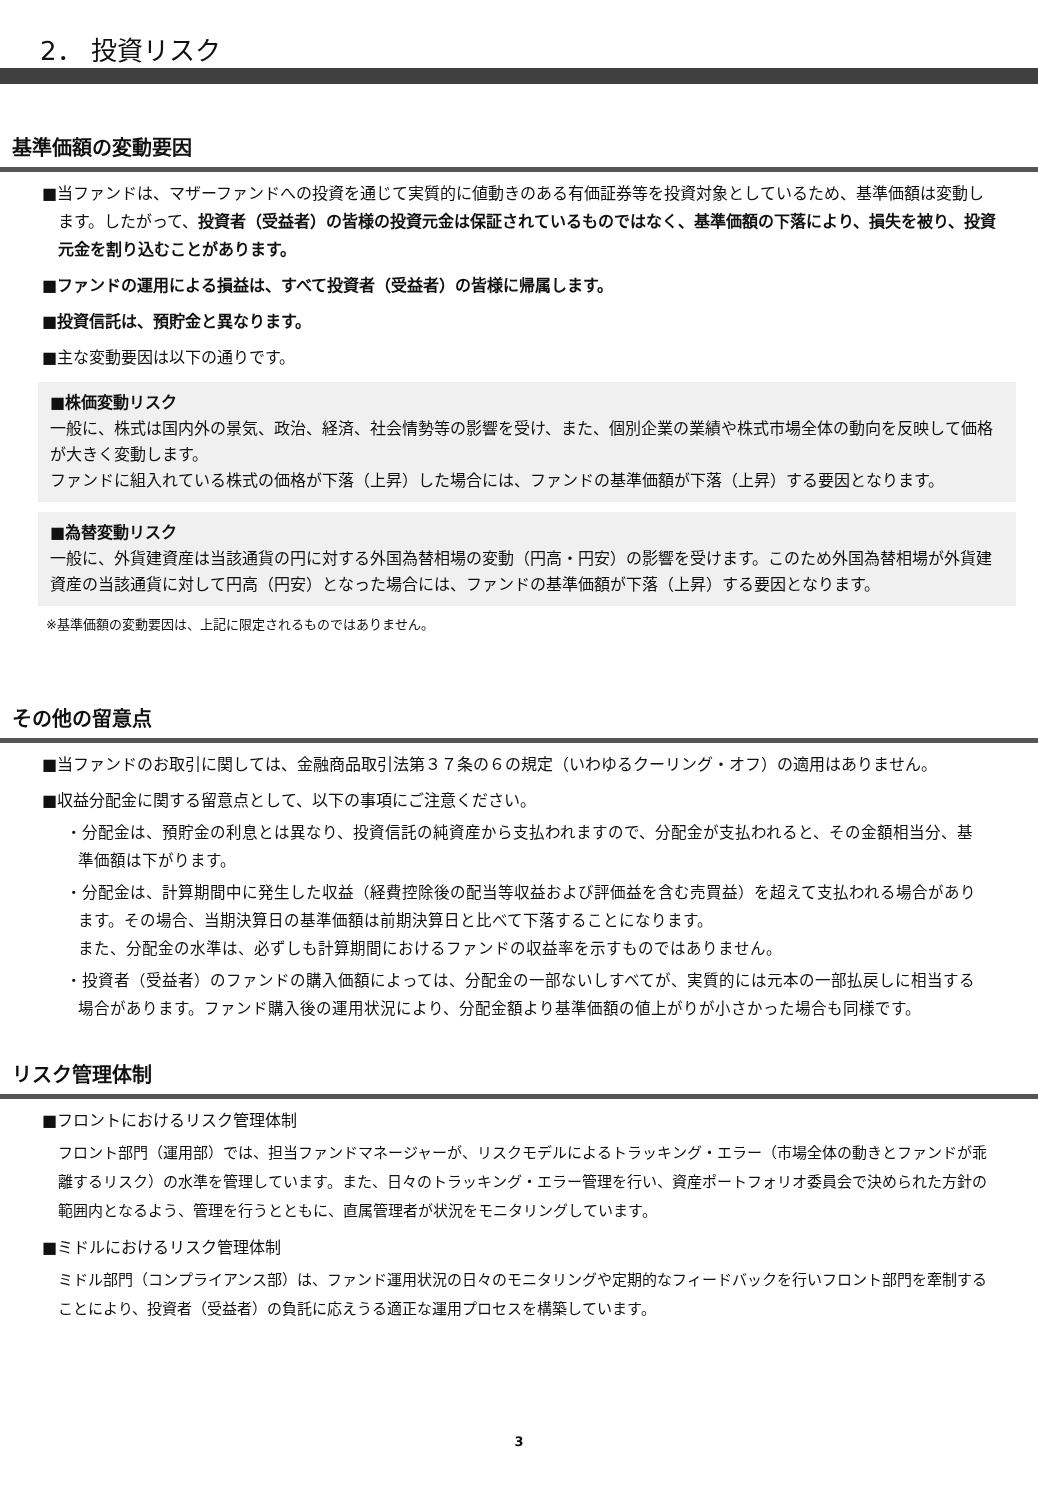2． 投資リスク
基準価額の変動要因
■当ファンドは、マザーファンドへの投資を通じて実質的に値動きのある有価証券等を投資対象としているため、基準価額は変動します。したがって、投資者（受益者）の皆様の投資元金は保証されているものではなく、基準価額の下落により、損失を被り、投資元金を割り込むことがあります。
■ファンドの運用による損益は、すべて投資者（受益者）の皆様に帰属します。
■投資信託は、預貯金と異なります。
■主な変動要因は以下の通りです。
■株価変動リスク
一般に、株式は国内外の景気、政治、経済、社会情勢等の影響を受け、また、個別企業の業績や株式市場全体の動向を反映して価格が大きく変動します。
ファンドに組入れている株式の価格が下落（上昇）した場合には、ファンドの基準価額が下落（上昇）する要因となります。
■為替変動リスク
一般に、外貨建資産は当該通貨の円に対する外国為替相場の変動（円高・円安）の影響を受けます。このため外国為替相場が外貨建資産の当該通貨に対して円高（円安）となった場合には、ファンドの基準価額が下落（上昇）する要因となります。
※基準価額の変動要因は、上記に限定されるものではありません。
その他の留意点
■当ファンドのお取引に関しては、金融商品取引法第３７条の６の規定（いわゆるクーリング・オフ）の適用はありません。
■収益分配金に関する留意点として、以下の事項にご注意ください。
・分配金は、預貯金の利息とは異なり、投資信託の純資産から支払われますので、分配金が支払われると、その金額相当分、基準価額は下がります。
・分配金は、計算期間中に発生した収益（経費控除後の配当等収益および評価益を含む売買益）を超えて支払われる場合があります。その場合、当期決算日の基準価額は前期決算日と比べて下落することになります。
また、分配金の水準は、必ずしも計算期間におけるファンドの収益率を示すものではありません。
・投資者（受益者）のファンドの購入価額によっては、分配金の一部ないしすべてが、実質的には元本の一部払戻しに相当する場合があります。ファンド購入後の運用状況により、分配金額より基準価額の値上がりが小さかった場合も同様です。
リスク管理体制
■フロントにおけるリスク管理体制
フロント部門（運用部）では、担当ファンドマネージャーが、リスクモデルによるトラッキング・エラー（市場全体の動きとファンドが乖離するリスク）の水準を管理しています。また、日々のトラッキング・エラー管理を行い、資産ポートフォリオ委員会で決められた方針の範囲内となるよう、管理を行うとともに、直属管理者が状況をモニタリングしています。
■ミドルにおけるリスク管理体制
ミドル部門（コンプライアンス部）は、ファンド運用状況の日々のモニタリングや定期的なフィードバックを行いフロント部門を牽制することにより、投資者（受益者）の負託に応えうる適正な運用プロセスを構築しています。
3